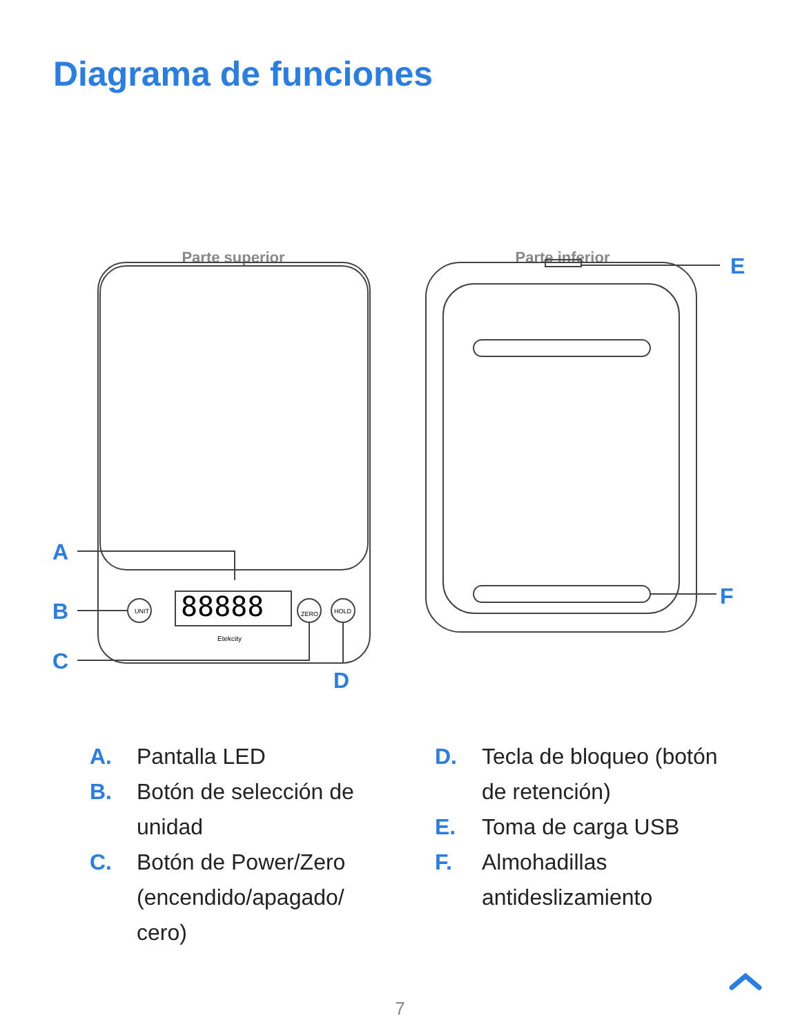Diagrama de funciones
Parte superior
Parte inferior
UNIT
ZERO
HOLD
88888
Etekcity
A
B
C
D
E
F
A. Pantalla LED
B. Botón de selección de unidad
C. Botón de Power/Zero (encendido/apagado/ cero)
D. Tecla de bloqueo (botón de retención)
E. Toma de carga USB
F. Almohadillas antideslizamiento
7